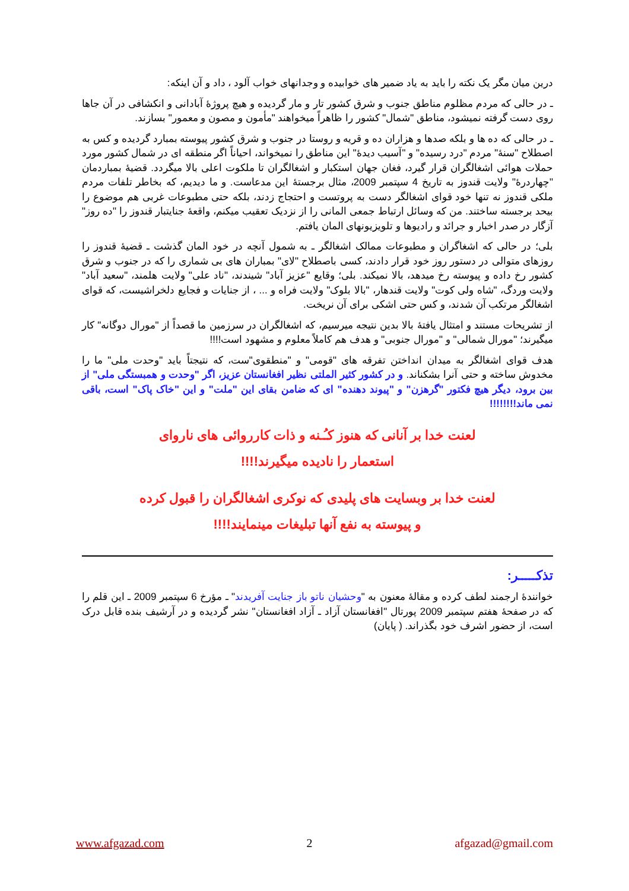درین میان مگر یک نکته را باید به یاد ضمیر های خوابیده و وجدانهای خواب آلود ، داد و آن اینکه:
ـ در حالی که مردم مظلوم مناطق جنوب و شرق کشور تار و مار گردیده و هیچ پروژۀ آبادانی و انکشافی در آن جاها روی دست گرفته نمیشود، مناطق "شمال" کشور را ظاهراً میخواهند "مأمون و مصون و معمور" بسازند.
ـ در حالی که ده ها و بلکه صدها و هزاران ده و قریه و روستا در جنوب و شرق کشور پیوسته بمبارد گردیده و کس به اصطلاح "سنۀ" مردم "درد رسیده" و "آسیب دیدۀ" این مناطق را نمیخواند، احیاناً اگر منطقه ای در شمال کشور مورد حملات هوائی اشغالگران قرار گیرد، فغان جهان استکبار و اشغالگران تا ملکوت اعلی بالا میگردد. قضیۀ بمباردمان "چهاردرۀ" ولایت قندوز به تاریخ 4 سپتمبر 2009، مثال برجستۀ این مدعاست. و ما دیدیم، که بخاطر تلفات مردم ملکی قندوز نه تنها خود قوای اشغالگر دست به پروتست و احتجاج زدند، بلکه حتی مطبوعات غربی هم موضوع را بیحد برجسته ساختند. من که وسائل ارتباط جمعی المانی را از نزدیک تعقیب میکنم، واقعۀ جنایتبار قندوز را "ده روز" آزگار در صدر اخبار و جرائد و رادیوها و تلویزیونهای المان یافتم.
بلی؛ در حالی که اشغاگران و مطبوعات ممالک اشغالگر ـ به شمول آنچه در خود المان گذشت ـ قضیۀ قندوز را روزهای متوالی در دستور روز خود قرار دادند، کسی باصطلاح "لای" بمباران های بی شماری را که در جنوب و شرق کشور رخ داده و پیوسته رخ میدهد، بالا نمیکند. بلی؛ وقایع "عزیز آباد" شیندند، "ناد علی" ولایت هلمند، "سعید آباد" ولایت وردگ، "شاه ولی کوت" ولایت قندهار، "بالا بلوک" ولایت فراه و ... ، از جنایات و فجایع دلخراشیست، که قوای اشغالگر مرتکب آن شدند، و کس حتی اشکی برای آن نریخت.
از تشریحات مستند و امتثال یافتۀ بالا بدین نتیجه میرسیم، که اشغالگران در سرزمین ما قصداً از "مورال دوگانه" کار میگیرند؛ "مورال شمالی" و "مورال جنوبی" و هدف هم کاملاً معلوم و مشهود است!!!!
هدف قوای اشغالگر به میدان انداختن تفرقه های "قومی" و "منطقوی"ست، که نتیجتاً باید "وحدت ملی" ما را مخدوش ساخته و حتی آنرا بشکناند. و در کشور کثیر الملتی نظیر افغانستان عزیز، اگر "وحدت و همبستگی ملی" از بین برود، دیگر هیچ فکتور "گرهزن" و "پیوند دهنده" ای که ضامن بقای این "ملت" و این "خاک پاک" است، باقی نمی ماند!!!!!!!!
لعنت خدا بر آنانی که هنوز کـُـنه و ذات کارروائی های ناروای
استعمار را نادیده میگیرند!!!!
لعنت خدا بر وبسایت های پلیدی که نوکری اشغالگران را قبول کرده
و پیوسته به نفع آنها تبلیغات مینمایند!!!!
تذکـــــر:
خوانندۀ ارجمند لطف کرده و مقالۀ معنون به "وحشیان ناتو باز جنایت آفریدند" ـ مؤرخ 6 سپتمبر 2009 ـ این قلم را که در صفحۀ هفتم سپتمبر 2009 پورتال "افغانستان آزاد ـ آزاد افغانستان" نشر گردیده و در آرشیف بنده قابل درک است، از حضور اشرف خود بگذراند. ( پایان)
www.afgazad.com 2 afgazad@gmail.com